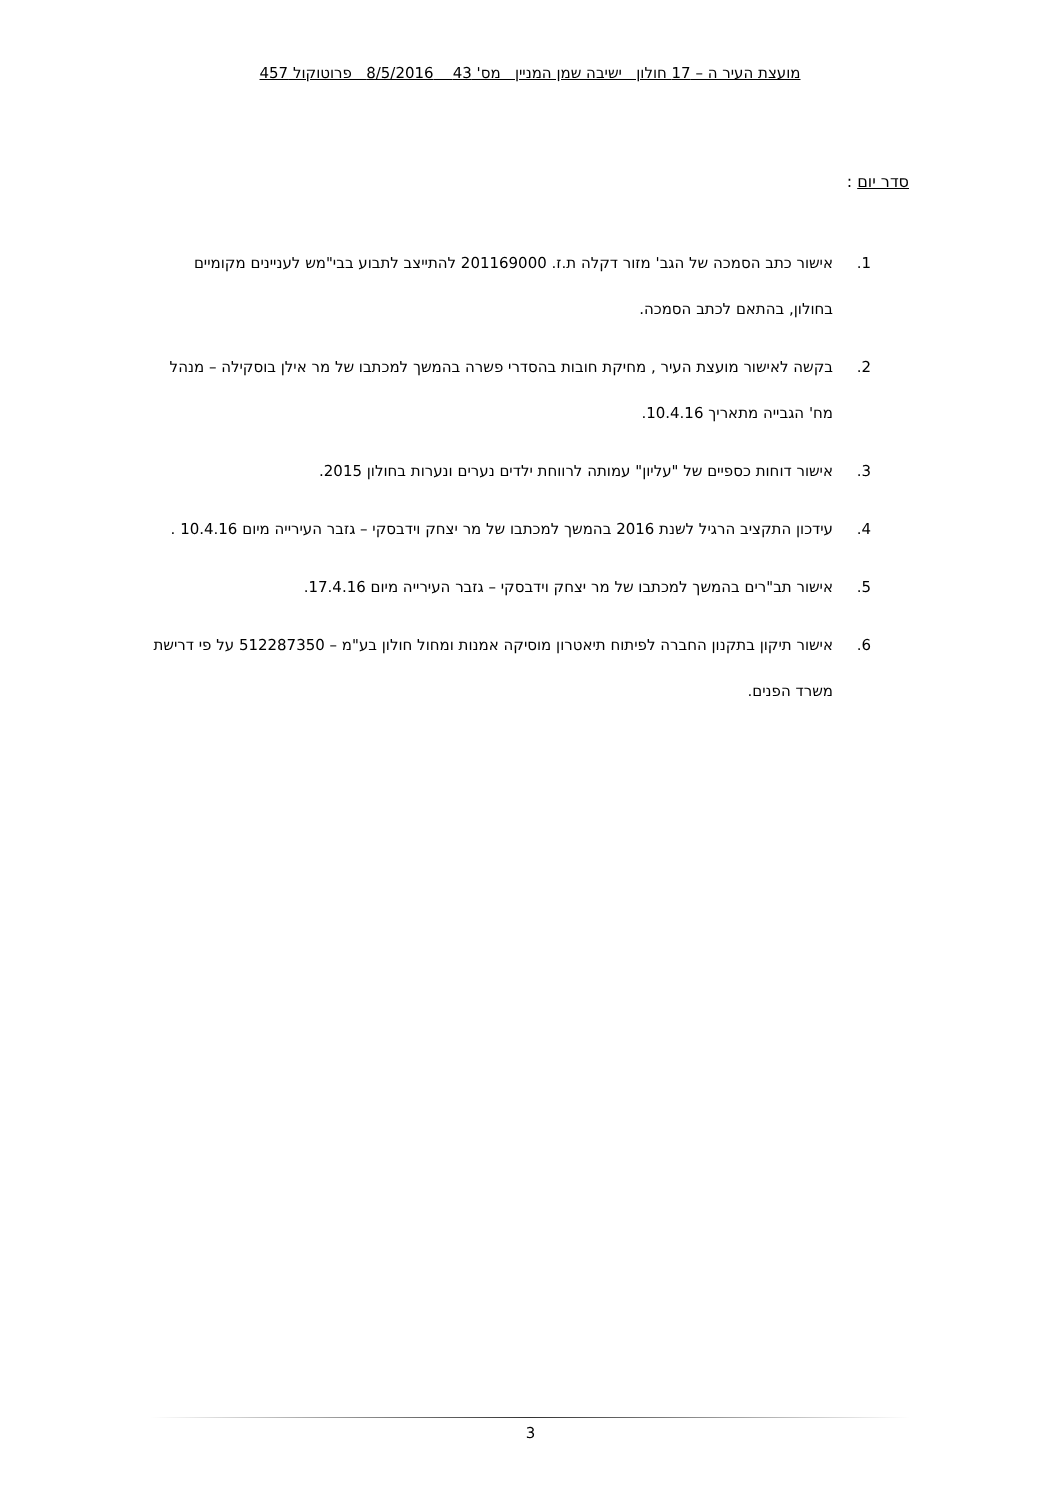מועצת העיר ה – 17 חולון ישיבה שמן המניין מס' 43 8/5/2016 פרוטוקול 457
סדר יום :
1. אישור כתב הסמכה של הגב' מזור דקלה ת.ז. 201169000 להתייצב לתבוע בבי"מש לעניינים מקומיים בחולון, בהתאם לכתב הסמכה.
2. בקשה לאישור מועצת העיר , מחיקת חובות בהסדרי פשרה בהמשך למכתבו של מר אילן בוסקילה – מנהל מח' הגבייה מתאריך 10.4.16.
3. אישור דוחות כספיים של "עליון" עמותה לרווחת ילדים נערים ונערות בחולון 2015.
4. עידכון התקציב הרגיל לשנת 2016 בהמשך למכתבו של מר יצחק וידבסקי – גזבר העירייה מיום 10.4.16 .
5. אישור תב"רים בהמשך למכתבו של מר יצחק וידבסקי – גזבר העירייה מיום 17.4.16.
6. אישור תיקון בתקנון החברה לפיתוח תיאטרון מוסיקה אמנות ומחול חולון בע"מ – 512287350 על פי דרישת משרד הפנים.
3